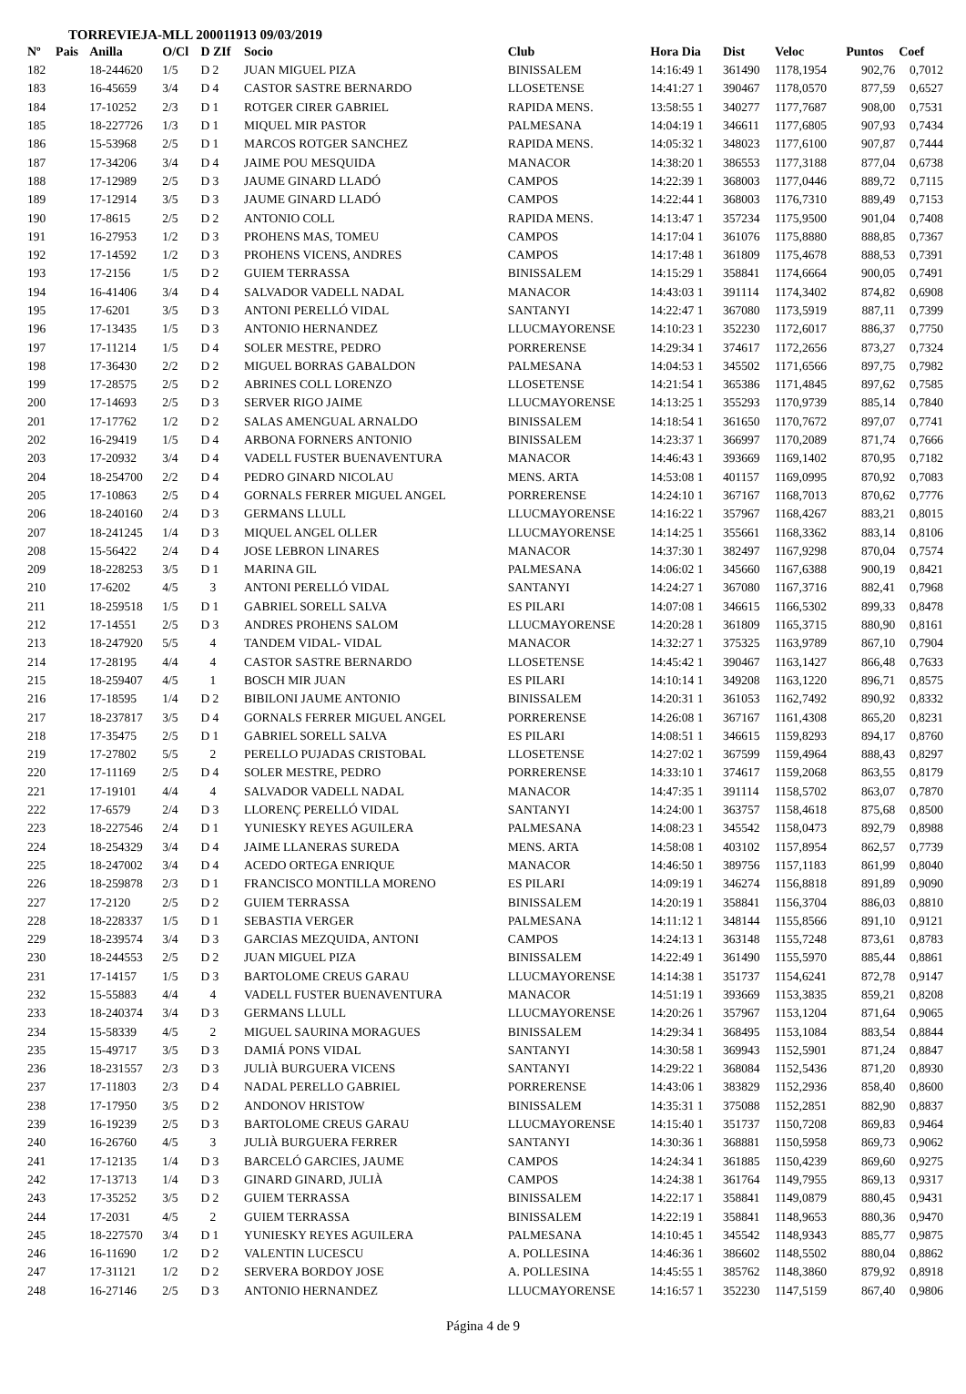TORREVIEJA-MLL 200011913 09/03/2019
| Nº | Pais | Anilla | O/Cl | D ZIf | Socio | Club | Hora Dia | Dist | Veloc | Puntos | Coef |
| --- | --- | --- | --- | --- | --- | --- | --- | --- | --- | --- | --- |
| 182 | | 18-244620 | 1/5 | D 2 | JUAN MIGUEL PIZA | BINISSALEM | 14:16:49 1 | 361490 | 1178,1954 | 902,76 | 0,7012 |
| 183 | | 16-45659 | 3/4 | D 4 | CASTOR SASTRE BERNARDO | LLOSETENSE | 14:41:27 1 | 390467 | 1178,0570 | 877,59 | 0,6527 |
| 184 | | 17-10252 | 2/3 | D 1 | ROTGER CIRER GABRIEL | RAPIDA MENS. | 13:58:55 1 | 340277 | 1177,7687 | 908,00 | 0,7531 |
| 185 | | 18-227726 | 1/3 | D 1 | MIQUEL MIR PASTOR | PALMESANA | 14:04:19 1 | 346611 | 1177,6805 | 907,93 | 0,7434 |
| 186 | | 15-53968 | 2/5 | D 1 | MARCOS ROTGER SANCHEZ | RAPIDA MENS. | 14:05:32 1 | 348023 | 1177,6100 | 907,87 | 0,7444 |
| 187 | | 17-34206 | 3/4 | D 4 | JAIME POU MESQUIDA | MANACOR | 14:38:20 1 | 386553 | 1177,3188 | 877,04 | 0,6738 |
| 188 | | 17-12989 | 2/5 | D 3 | JAUME GINARD LLADÓ | CAMPOS | 14:22:39 1 | 368003 | 1177,0446 | 889,72 | 0,7115 |
| 189 | | 17-12914 | 3/5 | D 3 | JAUME GINARD LLADÓ | CAMPOS | 14:22:44 1 | 368003 | 1176,7310 | 889,49 | 0,7153 |
| 190 | | 17-8615 | 2/5 | D 2 | ANTONIO COLL | RAPIDA MENS. | 14:13:47 1 | 357234 | 1175,9500 | 901,04 | 0,7408 |
| 191 | | 16-27953 | 1/2 | D 3 | PROHENS MAS, TOMEU | CAMPOS | 14:17:04 1 | 361076 | 1175,8880 | 888,85 | 0,7367 |
| 192 | | 17-14592 | 1/2 | D 3 | PROHENS VICENS, ANDRES | CAMPOS | 14:17:48 1 | 361809 | 1175,4678 | 888,53 | 0,7391 |
| 193 | | 17-2156 | 1/5 | D 2 | GUIEM TERRASSA | BINISSALEM | 14:15:29 1 | 358841 | 1174,6664 | 900,05 | 0,7491 |
| 194 | | 16-41406 | 3/4 | D 4 | SALVADOR VADELL NADAL | MANACOR | 14:43:03 1 | 391114 | 1174,3402 | 874,82 | 0,6908 |
| 195 | | 17-6201 | 3/5 | D 3 | ANTONI PERELLÓ VIDAL | SANTANYI | 14:22:47 1 | 367080 | 1173,5919 | 887,11 | 0,7399 |
| 196 | | 17-13435 | 1/5 | D 3 | ANTONIO HERNANDEZ | LLUCMAYORENSE | 14:10:23 1 | 352230 | 1172,6017 | 886,37 | 0,7750 |
| 197 | | 17-11214 | 1/5 | D 4 | SOLER MESTRE, PEDRO | PORRERENSE | 14:29:34 1 | 374617 | 1172,2656 | 873,27 | 0,7324 |
| 198 | | 17-36430 | 2/2 | D 2 | MIGUEL BORRAS GABALDON | PALMESANA | 14:04:53 1 | 345502 | 1171,6566 | 897,75 | 0,7982 |
| 199 | | 17-28575 | 2/5 | D 2 | ABRINES COLL LORENZO | LLOSETENSE | 14:21:54 1 | 365386 | 1171,4845 | 897,62 | 0,7585 |
| 200 | | 17-14693 | 2/5 | D 3 | SERVER RIGO JAIME | LLUCMAYORENSE | 14:13:25 1 | 355293 | 1170,9739 | 885,14 | 0,7840 |
| 201 | | 17-17762 | 1/2 | D 2 | SALAS AMENGUAL ARNALDO | BINISSALEM | 14:18:54 1 | 361650 | 1170,7672 | 897,07 | 0,7741 |
| 202 | | 16-29419 | 1/5 | D 4 | ARBONA FORNERS ANTONIO | BINISSALEM | 14:23:37 1 | 366997 | 1170,2089 | 871,74 | 0,7666 |
| 203 | | 17-20932 | 3/4 | D 4 | VADELL FUSTER BUENAVENTURA | MANACOR | 14:46:43 1 | 393669 | 1169,1402 | 870,95 | 0,7182 |
| 204 | | 18-254700 | 2/2 | D 4 | PEDRO GINARD NICOLAU | MENS. ARTA | 14:53:08 1 | 401157 | 1169,0995 | 870,92 | 0,7083 |
| 205 | | 17-10863 | 2/5 | D 4 | GORNALS FERRER MIGUEL ANGEL | PORRERENSE | 14:24:10 1 | 367167 | 1168,7013 | 870,62 | 0,7776 |
| 206 | | 18-240160 | 2/4 | D 3 | GERMANS LLULL | LLUCMAYORENSE | 14:16:22 1 | 357967 | 1168,4267 | 883,21 | 0,8015 |
| 207 | | 18-241245 | 1/4 | D 3 | MIQUEL ANGEL OLLER | LLUCMAYORENSE | 14:14:25 1 | 355661 | 1168,3362 | 883,14 | 0,8106 |
| 208 | | 15-56422 | 2/4 | D 4 | JOSE LEBRON LINARES | MANACOR | 14:37:30 1 | 382497 | 1167,9298 | 870,04 | 0,7574 |
| 209 | | 18-228253 | 3/5 | D 1 | MARINA GIL | PALMESANA | 14:06:02 1 | 345660 | 1167,6388 | 900,19 | 0,8421 |
| 210 | | 17-6202 | 4/5 | 3 | ANTONI PERELLÓ VIDAL | SANTANYI | 14:24:27 1 | 367080 | 1167,3716 | 882,41 | 0,7968 |
| 211 | | 18-259518 | 1/5 | D 1 | GABRIEL SORELL SALVA | ES PILARI | 14:07:08 1 | 346615 | 1166,5302 | 899,33 | 0,8478 |
| 212 | | 17-14551 | 2/5 | D 3 | ANDRES PROHENS SALOM | LLUCMAYORENSE | 14:20:28 1 | 361809 | 1165,3715 | 880,90 | 0,8161 |
| 213 | | 18-247920 | 5/5 | 4 | TANDEM VIDAL- VIDAL | MANACOR | 14:32:27 1 | 375325 | 1163,9789 | 867,10 | 0,7904 |
| 214 | | 17-28195 | 4/4 | 4 | CASTOR SASTRE BERNARDO | LLOSETENSE | 14:45:42 1 | 390467 | 1163,1427 | 866,48 | 0,7633 |
| 215 | | 18-259407 | 4/5 | 1 | BOSCH MIR JUAN | ES PILARI | 14:10:14 1 | 349208 | 1163,1220 | 896,71 | 0,8575 |
| 216 | | 17-18595 | 1/4 | D 2 | BIBILONI JAUME ANTONIO | BINISSALEM | 14:20:31 1 | 361053 | 1162,7492 | 890,92 | 0,8332 |
| 217 | | 18-237817 | 3/5 | D 4 | GORNALS FERRER MIGUEL ANGEL | PORRERENSE | 14:26:08 1 | 367167 | 1161,4308 | 865,20 | 0,8231 |
| 218 | | 17-35475 | 2/5 | D 1 | GABRIEL SORELL SALVA | ES PILARI | 14:08:51 1 | 346615 | 1159,8293 | 894,17 | 0,8760 |
| 219 | | 17-27802 | 5/5 | 2 | PERELLO PUJADAS CRISTOBAL | LLOSETENSE | 14:27:02 1 | 367599 | 1159,4964 | 888,43 | 0,8297 |
| 220 | | 17-11169 | 2/5 | D 4 | SOLER MESTRE, PEDRO | PORRERENSE | 14:33:10 1 | 374617 | 1159,2068 | 863,55 | 0,8179 |
| 221 | | 17-19101 | 4/4 | 4 | SALVADOR VADELL NADAL | MANACOR | 14:47:35 1 | 391114 | 1158,5702 | 863,07 | 0,7870 |
| 222 | | 17-6579 | 2/4 | D 3 | LLORENÇ PERELLÓ VIDAL | SANTANYI | 14:24:00 1 | 363757 | 1158,4618 | 875,68 | 0,8500 |
| 223 | | 18-227546 | 2/4 | D 1 | YUNIESKY REYES AGUILERA | PALMESANA | 14:08:23 1 | 345542 | 1158,0473 | 892,79 | 0,8988 |
| 224 | | 18-254329 | 3/4 | D 4 | JAIME LLANERAS SUREDA | MENS. ARTA | 14:58:08 1 | 403102 | 1157,8954 | 862,57 | 0,7739 |
| 225 | | 18-247002 | 3/4 | D 4 | ACEDO ORTEGA ENRIQUE | MANACOR | 14:46:50 1 | 389756 | 1157,1183 | 861,99 | 0,8040 |
| 226 | | 18-259878 | 2/3 | D 1 | FRANCISCO MONTILLA MORENO | ES PILARI | 14:09:19 1 | 346274 | 1156,8818 | 891,89 | 0,9090 |
| 227 | | 17-2120 | 2/5 | D 2 | GUIEM TERRASSA | BINISSALEM | 14:20:19 1 | 358841 | 1156,3704 | 886,03 | 0,8810 |
| 228 | | 18-228337 | 1/5 | D 1 | SEBASTIA VERGER | PALMESANA | 14:11:12 1 | 348144 | 1155,8566 | 891,10 | 0,9121 |
| 229 | | 18-239574 | 3/4 | D 3 | GARCIAS MEZQUIDA, ANTONI | CAMPOS | 14:24:13 1 | 363148 | 1155,7248 | 873,61 | 0,8783 |
| 230 | | 18-244553 | 2/5 | D 2 | JUAN MIGUEL PIZA | BINISSALEM | 14:22:49 1 | 361490 | 1155,5970 | 885,44 | 0,8861 |
| 231 | | 17-14157 | 1/5 | D 3 | BARTOLOME CREUS GARAU | LLUCMAYORENSE | 14:14:38 1 | 351737 | 1154,6241 | 872,78 | 0,9147 |
| 232 | | 15-55883 | 4/4 | 4 | VADELL FUSTER BUENAVENTURA | MANACOR | 14:51:19 1 | 393669 | 1153,3835 | 859,21 | 0,8208 |
| 233 | | 18-240374 | 3/4 | D 3 | GERMANS LLULL | LLUCMAYORENSE | 14:20:26 1 | 357967 | 1153,1204 | 871,64 | 0,9065 |
| 234 | | 15-58339 | 4/5 | 2 | MIGUEL SAURINA MORAGUES | BINISSALEM | 14:29:34 1 | 368495 | 1153,1084 | 883,54 | 0,8844 |
| 235 | | 15-49717 | 3/5 | D 3 | DAMIÁ PONS VIDAL | SANTANYI | 14:30:58 1 | 369943 | 1152,5901 | 871,24 | 0,8847 |
| 236 | | 18-231557 | 2/3 | D 3 | JULIÀ BURGUERA VICENS | SANTANYI | 14:29:22 1 | 368084 | 1152,5436 | 871,20 | 0,8930 |
| 237 | | 17-11803 | 2/3 | D 4 | NADAL PERELLO GABRIEL | PORRERENSE | 14:43:06 1 | 383829 | 1152,2936 | 858,40 | 0,8600 |
| 238 | | 17-17950 | 3/5 | D 2 | ANDONOV HRISTOW | BINISSALEM | 14:35:31 1 | 375088 | 1152,2851 | 882,90 | 0,8837 |
| 239 | | 16-19239 | 2/5 | D 3 | BARTOLOME CREUS GARAU | LLUCMAYORENSE | 14:15:40 1 | 351737 | 1150,7208 | 869,83 | 0,9464 |
| 240 | | 16-26760 | 4/5 | 3 | JULIÀ BURGUERA FERRER | SANTANYI | 14:30:36 1 | 368881 | 1150,5958 | 869,73 | 0,9062 |
| 241 | | 17-12135 | 1/4 | D 3 | BARCELÓ GARCIES, JAUME | CAMPOS | 14:24:34 1 | 361885 | 1150,4239 | 869,60 | 0,9275 |
| 242 | | 17-13713 | 1/4 | D 3 | GINARD GINARD, JULIÀ | CAMPOS | 14:24:38 1 | 361764 | 1149,7955 | 869,13 | 0,9317 |
| 243 | | 17-35252 | 3/5 | D 2 | GUIEM TERRASSA | BINISSALEM | 14:22:17 1 | 358841 | 1149,0879 | 880,45 | 0,9431 |
| 244 | | 17-2031 | 4/5 | 2 | GUIEM TERRASSA | BINISSALEM | 14:22:19 1 | 358841 | 1148,9653 | 880,36 | 0,9470 |
| 245 | | 18-227570 | 3/4 | D 1 | YUNIESKY REYES AGUILERA | PALMESANA | 14:10:45 1 | 345542 | 1148,9343 | 885,77 | 0,9875 |
| 246 | | 16-11690 | 1/2 | D 2 | VALENTIN LUCESCU | A. POLLESINA | 14:46:36 1 | 386602 | 1148,5502 | 880,04 | 0,8862 |
| 247 | | 17-31121 | 1/2 | D 2 | SERVERA BORDOY JOSE | A. POLLESINA | 14:45:55 1 | 385762 | 1148,3860 | 879,92 | 0,8918 |
| 248 | | 16-27146 | 2/5 | D 3 | ANTONIO HERNANDEZ | LLUCMAYORENSE | 14:16:57 1 | 352230 | 1147,5159 | 867,40 | 0,9806 |
Página 4 de 9